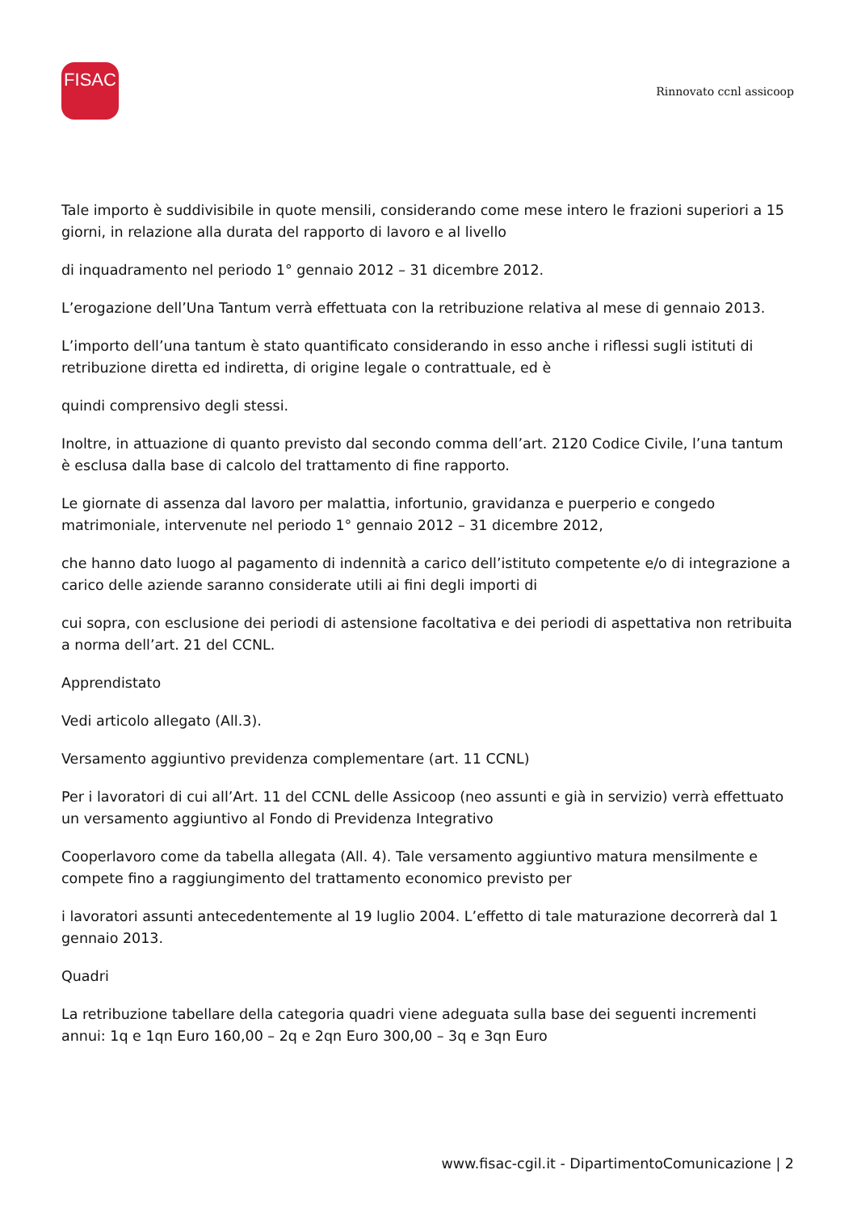FISAC
Rinnovato ccnl assicoop
Tale importo è suddivisibile in quote mensili, considerando come mese intero le frazioni superiori a 15 giorni, in relazione alla durata del rapporto di lavoro e al livello
di inquadramento nel periodo 1° gennaio 2012 – 31 dicembre 2012.
L’erogazione dell’Una Tantum verrà effettuata con la retribuzione relativa al mese di gennaio 2013.
L’importo dell’una tantum è stato quantificato considerando in esso anche i riflessi sugli istituti di retribuzione diretta ed indiretta, di origine legale o contrattuale, ed è
quindi comprensivo degli stessi.
Inoltre, in attuazione di quanto previsto dal secondo comma dell’art. 2120 Codice Civile, l’una tantum è esclusa dalla base di calcolo del trattamento di fine rapporto.
Le giornate di assenza dal lavoro per malattia, infortunio, gravidanza e puerperio e congedo matrimoniale, intervenute nel periodo 1° gennaio 2012 – 31 dicembre 2012,
che hanno dato luogo al pagamento di indennità a carico dell’istituto competente e/o di integrazione a carico delle aziende saranno considerate utili ai fini degli importi di
cui sopra, con esclusione dei periodi di astensione facoltativa e dei periodi di aspettativa non retribuita a norma dell’art. 21 del CCNL.
Apprendistato
Vedi articolo allegato (All.3).
Versamento aggiuntivo previdenza complementare (art. 11 CCNL)
Per i lavoratori di cui all’Art. 11 del CCNL delle Assicoop (neo assunti e già in servizio) verrà effettuato un versamento aggiuntivo al Fondo di Previdenza Integrativo
Cooperlavoro come da tabella allegata (All. 4). Tale versamento aggiuntivo matura mensilmente e compete fino a raggiungimento del trattamento economico previsto per
i lavoratori assunti antecedentemente al 19 luglio 2004. L’effetto di tale maturazione decorrerà dal 1 gennaio 2013.
Quadri
La retribuzione tabellare della categoria quadri viene adeguata sulla base dei seguenti incrementi annui: 1q e 1qn Euro 160,00 – 2q e 2qn Euro 300,00 – 3q e 3qn Euro
www.fisac-cgil.it - DipartimentoComunicazione | 2